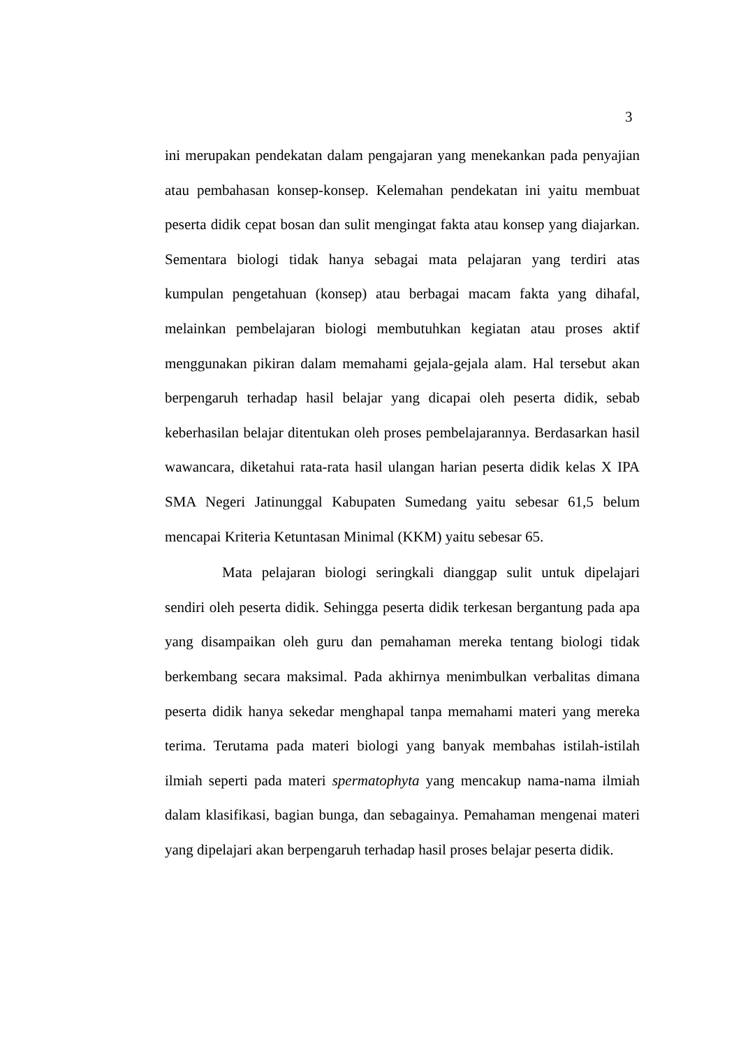3
ini merupakan pendekatan dalam pengajaran yang menekankan pada penyajian atau pembahasan konsep-konsep. Kelemahan pendekatan ini yaitu membuat peserta didik cepat bosan dan sulit mengingat fakta atau konsep yang diajarkan. Sementara biologi tidak hanya sebagai mata pelajaran yang terdiri atas kumpulan pengetahuan (konsep) atau berbagai macam fakta yang dihafal, melainkan pembelajaran biologi membutuhkan kegiatan atau proses aktif menggunakan pikiran dalam memahami gejala-gejala alam. Hal tersebut akan berpengaruh terhadap hasil belajar yang dicapai oleh peserta didik, sebab keberhasilan belajar ditentukan oleh proses pembelajarannya. Berdasarkan hasil wawancara, diketahui rata-rata hasil ulangan harian peserta didik kelas X IPA SMA Negeri Jatinunggal Kabupaten Sumedang yaitu sebesar 61,5 belum mencapai Kriteria Ketuntasan Minimal (KKM) yaitu sebesar 65.
Mata pelajaran biologi seringkali dianggap sulit untuk dipelajari sendiri oleh peserta didik. Sehingga peserta didik terkesan bergantung pada apa yang disampaikan oleh guru dan pemahaman mereka tentang biologi tidak berkembang secara maksimal. Pada akhirnya menimbulkan verbalitas dimana peserta didik hanya sekedar menghapal tanpa memahami materi yang mereka terima. Terutama pada materi biologi yang banyak membahas istilah-istilah ilmiah seperti pada materi spermatophyta yang mencakup nama-nama ilmiah dalam klasifikasi, bagian bunga, dan sebagainya. Pemahaman mengenai materi yang dipelajari akan berpengaruh terhadap hasil proses belajar peserta didik.